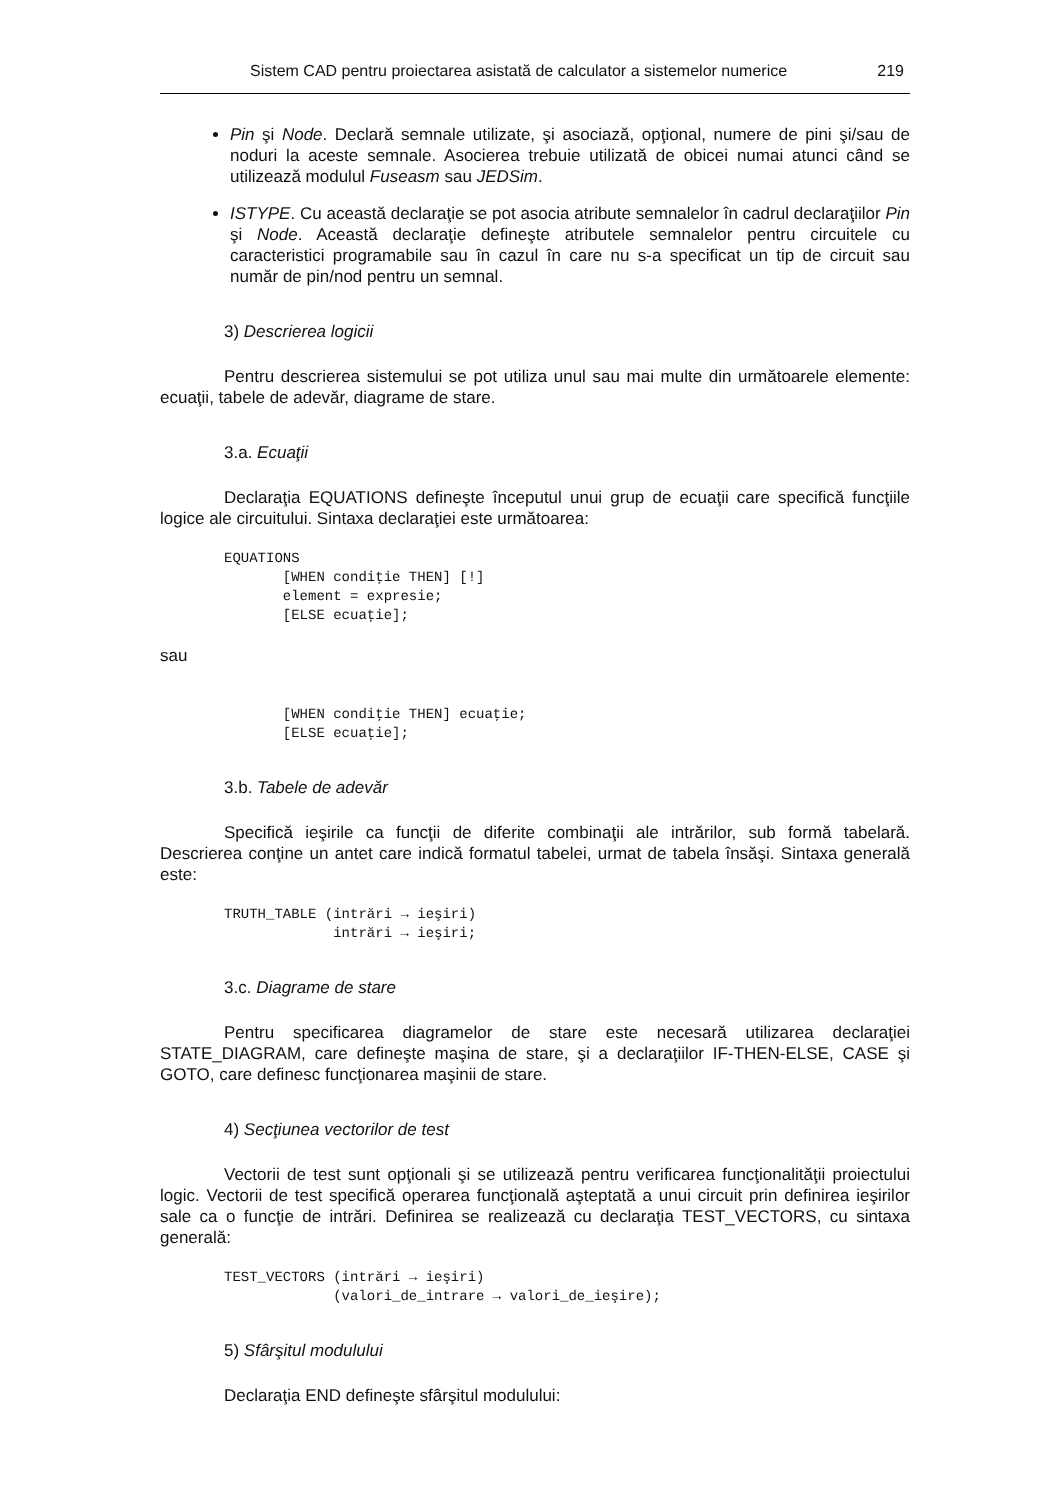Sistem CAD pentru proiectarea asistată de calculator a sistemelor numerice 219
Pin şi Node. Declară semnale utilizate, şi asociază, opţional, numere de pini şi/sau de noduri la aceste semnale. Asocierea trebuie utilizată de obicei numai atunci când se utilizează modulul Fuseasm sau JEDSim.
ISTYPE. Cu această declaraţie se pot asocia atribute semnalelor în cadrul declaraţiilor Pin şi Node. Această declaraţie defineşte atributele semnalelor pentru circuitele cu caracteristici programabile sau în cazul în care nu s-a specificat un tip de circuit sau număr de pin/nod pentru un semnal.
3) Descrierea logicii
Pentru descrierea sistemului se pot utiliza unul sau mai multe din următoarele elemente: ecuaţii, tabele de adevăr, diagrame de stare.
3.a. Ecuaţii
Declaraţia EQUATIONS defineşte începutul unui grup de ecuaţii care specifică funcţiile logice ale circuitului. Sintaxa declaraţiei este următoarea:
EQUATIONS
       [WHEN condiţie THEN] [!]
       element = expresie;
       [ELSE ecuaţie];
sau
       [WHEN condiţie THEN] ecuaţie;
       [ELSE ecuaţie];
3.b. Tabele de adevăr
Specifică ieşirile ca funcţii de diferite combinaţii ale intrărilor, sub formă tabelară. Descrierea conţine un antet care indică formatul tabelei, urmat de tabela însăşi. Sintaxa generală este:
TRUTH_TABLE (intrări → ieşiri)
             intrări → ieşiri;
3.c. Diagrame de stare
Pentru specificarea diagramelor de stare este necesară utilizarea declaraţiei STATE_DIAGRAM, care defineşte maşina de stare, şi a declaraţiilor IF-THEN-ELSE, CASE şi GOTO, care definesc funcţionarea maşinii de stare.
4) Secţiunea vectorilor de test
Vectorii de test sunt opţionali şi se utilizează pentru verificarea funcţionalităţii proiectului logic. Vectorii de test specifică operarea funcţională aşteptată a unui circuit prin definirea ieşirilor sale ca o funcţie de intrări. Definirea se realizează cu declaraţia TEST_VECTORS, cu sintaxa generală:
TEST_VECTORS (intrări → ieşiri)
             (valori_de_intrare → valori_de_ieşire);
5) Sfârşitul modulului
Declaraţia END defineşte sfârşitul modulului: